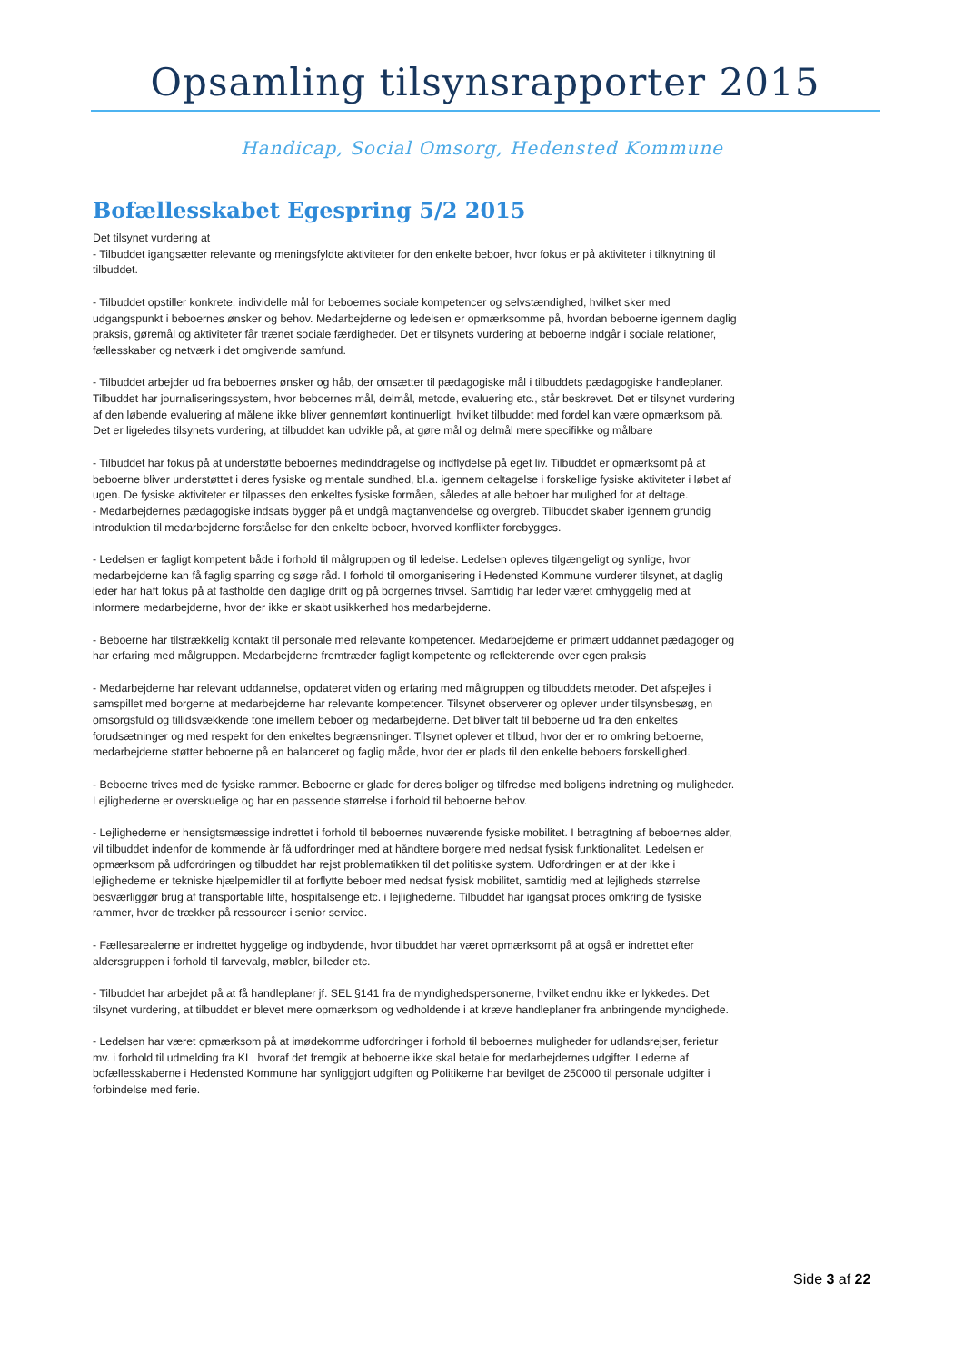Opsamling tilsynsrapporter 2015
Handicap, Social Omsorg, Hedensted Kommune
Bofællesskabet Egespring 5/2 2015
Det tilsynet vurdering at
- Tilbuddet igangsætter relevante og meningsfyldte aktiviteter for den enkelte beboer, hvor fokus er på aktiviteter i tilknytning til tilbuddet.
- Tilbuddet opstiller konkrete, individelle mål for beboernes sociale kompetencer og selvstændighed, hvilket sker med udgangspunkt i beboernes ønsker og behov. Medarbejderne og ledelsen er opmærksomme på, hvordan beboerne igennem daglig praksis, gøremål og aktiviteter får trænet sociale færdigheder. Det er tilsynets vurdering at beboerne indgår i sociale relationer, fællesskaber og netværk i det omgivende samfund.
- Tilbuddet arbejder ud fra beboernes ønsker og håb, der omsætter til pædagogiske mål i tilbuddets pædagogiske handleplaner. Tilbuddet har journaliseringssystem, hvor beboernes mål, delmål, metode, evaluering etc., står beskrevet. Det er tilsynet vurdering af den løbende evaluering af målene ikke bliver gennemført kontinuerligt, hvilket tilbuddet med fordel kan være opmærksom på. Det er ligeledes tilsynets vurdering, at tilbuddet kan udvikle på, at gøre mål og delmål mere specifikke og målbare
- Tilbuddet har fokus på at understøtte beboernes medinddragelse og indflydelse på eget liv. Tilbuddet er opmærksomt på at beboerne bliver understøttet i deres fysiske og mentale sundhed, bl.a. igennem deltagelse i forskellige fysiske aktiviteter i løbet af ugen. De fysiske aktiviteter er tilpasses den enkeltes fysiske formåen, således at alle beboer har mulighed for at deltage.
- Medarbejdernes pædagogiske indsats bygger på et undgå magtanvendelse og overgreb. Tilbuddet skaber igennem grundig introduktion til medarbejderne forståelse for den enkelte beboer, hvorved konflikter forebygges.
- Ledelsen er fagligt kompetent både i forhold til målgruppen og til ledelse. Ledelsen opleves tilgængeligt og synlige, hvor medarbejderne kan få faglig sparring og søge råd. I forhold til omorganisering i Hedensted Kommune vurderer tilsynet, at daglig leder har haft fokus på at fastholde den daglige drift og på borgernes trivsel. Samtidig har leder været omhyggelig med at informere medarbejderne, hvor der ikke er skabt usikkerhed hos medarbejderne.
- Beboerne har tilstrækkelig kontakt til personale med relevante kompetencer. Medarbejderne er primært uddannet pædagoger og har erfaring med målgruppen. Medarbejderne fremtræder fagligt kompetente og reflekterende over egen praksis
- Medarbejderne har relevant uddannelse, opdateret viden og erfaring med målgruppen og tilbuddets metoder. Det afspejles i samspillet med borgerne at medarbejderne har relevante kompetencer. Tilsynet observerer og oplever under tilsynsbesøg, en omsorgsfuld og tillidsvækkende tone imellem beboer og medarbejderne. Det bliver talt til beboerne ud fra den enkeltes forudsætninger og med respekt for den enkeltes begrænsninger. Tilsynet oplever et tilbud, hvor der er ro omkring beboerne, medarbejderne støtter beboerne på en balanceret og faglig måde, hvor der er plads til den enkelte beboers forskellighed.
- Beboerne trives med de fysiske rammer. Beboerne er glade for deres boliger og tilfredse med boligens indretning og muligheder. Lejlighederne er overskuelige og har en passende størrelse i forhold til beboerne behov.
- Lejlighederne er hensigtsmæssige indrettet i forhold til beboernes nuværende fysiske mobilitet. I betragtning af beboernes alder, vil tilbuddet indenfor de kommende år få udfordringer med at håndtere borgere med nedsat fysisk funktionalitet. Ledelsen er opmærksom på udfordringen og tilbuddet har rejst problematikken til det politiske system. Udfordringen er at der ikke i lejlighederne er tekniske hjælpemidler til at forflytte beboer med nedsat fysisk mobilitet, samtidig med at lejligheds størrelse besværliggør brug af transportable lifte, hospitalsenge etc. i lejlighederne. Tilbuddet har igangsat proces omkring de fysiske rammer, hvor de trækker på ressourcer i senior service.
- Fællesarealerne er indrettet hyggelige og indbydende, hvor tilbuddet har været opmærksomt på at også er indrettet efter aldersgruppen i forhold til farvevalg, møbler, billeder etc.
- Tilbuddet har arbejdet på at få handleplaner jf. SEL §141 fra de myndighedspersonerne, hvilket endnu ikke er lykkedes. Det tilsynet vurdering, at tilbuddet er blevet mere opmærksom og vedholdende i at kræve handleplaner fra anbringende myndighede.
- Ledelsen har været opmærksom på at imødekomme udfordringer i forhold til beboernes muligheder for udlandsrejser, ferietur mv. i forhold til udmelding fra KL, hvoraf det fremgik at beboerne ikke skal betale for medarbejdernes udgifter. Lederne af bofællesskaberne i Hedensted Kommune har synliggjort udgiften og Politikerne har bevilget de 250000 til personale udgifter i forbindelse med ferie.
Side 3 af 22